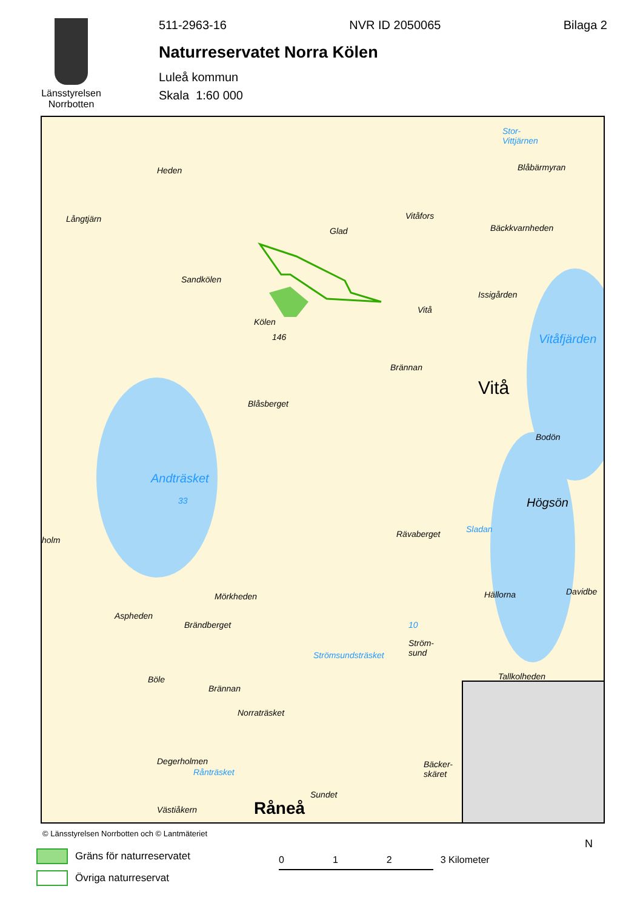Länsstyrelsen
Norrbotten
511-2963-16 NVR ID 2050065 Bilaga 2
Naturreservatet Norra Kölen
Luleå kommun
Skala 1:60 000
Heden
Långtjärn
Sandkölen
Kölen
146
Glad
Vitåfors
Bäckkvarnheden
Stor-
Vittjärnen
Blåbärmyran
Issigården
Vitå
Vitåfjärden
Brännan
Vitå
Blåsberget
Bodön
Andträsket
33 Högsön
Rävaberget Sladan
holm
Mörkheden Hällorna Davidbe
Aspheden
Brändberget 10
Ström-
sund Strömsundsträsket
Böle
Brännan
Tallkolheden
Norraträsket
Degerholmen
Rånträsket
Bäcker-
skäret
Sundet
Västiåkern Råneå
© Länsstyrelsen Norrbotten och © Lantmäteriet
Gräns för naturreservatet
Övriga naturreservat
0 1 2 3 Kilometer
N